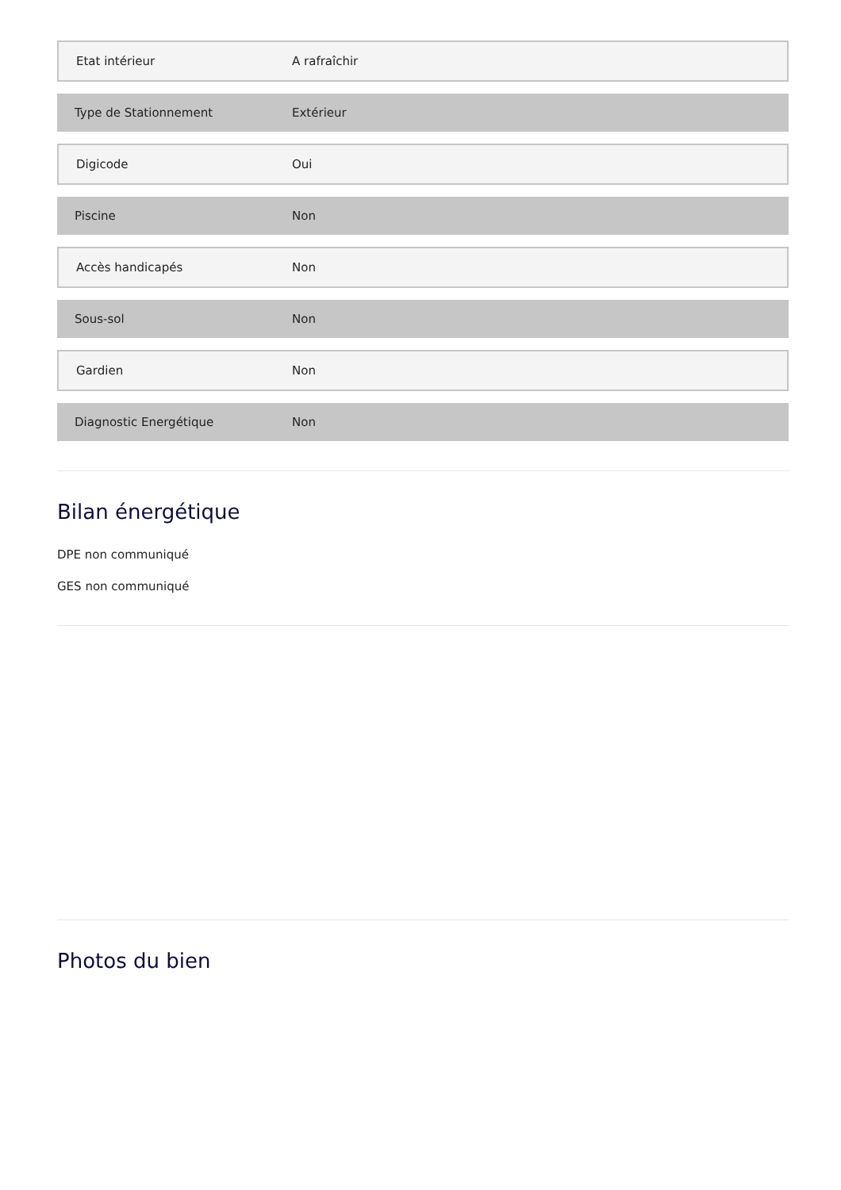| Etat intérieur | A rafraîchir |
| Type de Stationnement | Extérieur |
| Digicode | Oui |
| Piscine | Non |
| Accès handicapés | Non |
| Sous-sol | Non |
| Gardien | Non |
| Diagnostic Energétique | Non |
Bilan énergétique
DPE non communiqué
GES non communiqué
Photos du bien